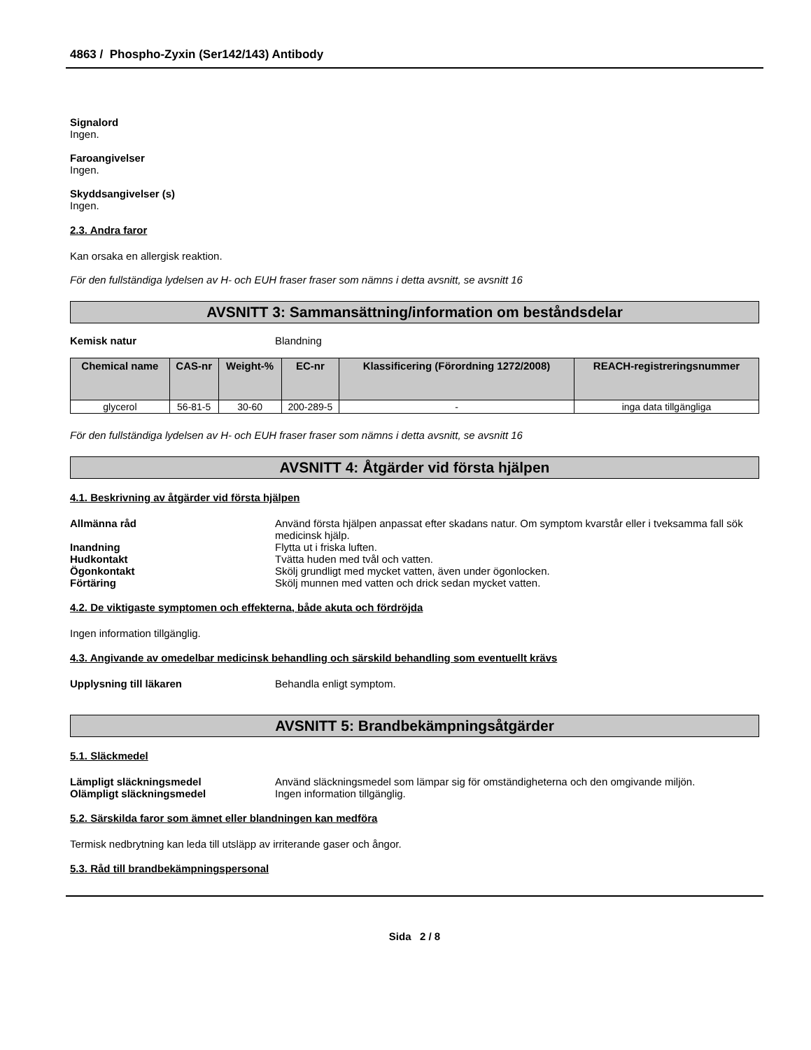4863 / Phospho-Zyxin (Ser142/143) Antibody
Signalord
Ingen.
Faroangivelser
Ingen.
Skyddsangivelser (s)
Ingen.
2.3. Andra faror
Kan orsaka en allergisk reaktion.
För den fullständiga lydelsen av H- och EUH fraser fraser som nämns i detta avsnitt, se avsnitt 16
AVSNITT 3: Sammansättning/information om beståndsdelar
Kemisk natur Blandning
| Chemical name | CAS-nr | Weight-% | EC-nr | Klassificering (Förordning 1272/2008) | REACH-registreringsnummer |
| --- | --- | --- | --- | --- | --- |
| glycerol | 56-81-5 | 30-60 | 200-289-5 | - | inga data tillgängliga |
För den fullständiga lydelsen av H- och EUH fraser fraser som nämns i detta avsnitt, se avsnitt 16
AVSNITT 4: Åtgärder vid första hjälpen
4.1. Beskrivning av åtgärder vid första hjälpen
Allmänna råd Använd första hjälpen anpassat efter skadans natur. Om symptom kvarstår eller i tveksamma fall sök medicinsk hjälp.
Inandning Flytta ut i friska luften.
Hudkontakt Tvätta huden med tvål och vatten.
Ögonkontakt Skölj grundligt med mycket vatten, även under ögonlocken.
Förtäring Skölj munnen med vatten och drick sedan mycket vatten.
4.2. De viktigaste symptomen och effekterna, både akuta och fördröjda
Ingen information tillgänglig.
4.3. Angivande av omedelbar medicinsk behandling och särskild behandling som eventuellt krävs
Upplysning till läkaren Behandla enligt symptom.
AVSNITT 5: Brandbekämpningsåtgärder
5.1. Släckmedel
Lämpligt släckningsmedel Använd släckningsmedel som lämpar sig för omständigheterna och den omgivande miljön.
Olämpligt släckningsmedel Ingen information tillgänglig.
5.2. Särskilda faror som ämnet eller blandningen kan medföra
Termisk nedbrytning kan leda till utsläpp av irriterande gaser och ångor.
5.3. Råd till brandbekämpningspersonal
Sida 2 / 8